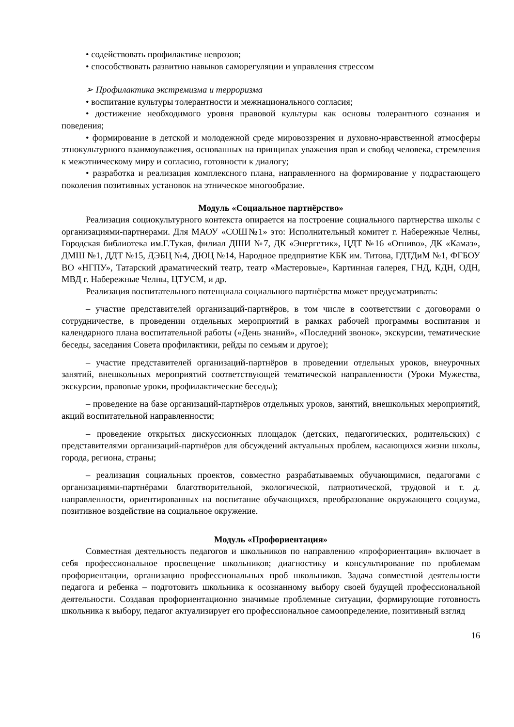• содействовать профилактике неврозов;
• способствовать развитию навыков саморегуляции и управления стрессом
➢ Профилактика экстремизма и терроризма
• воспитание культуры толерантности и межнационального согласия;
• достижение необходимого уровня правовой культуры как основы толерантного сознания и поведения;
• формирование в детской и молодежной среде мировоззрения и духовно-нравственной атмосферы этнокультурного взаимоуважения, основанных на принципах уважения прав и свобод человека, стремления к межэтническому миру и согласию, готовности к диалогу;
• разработка и реализация комплексного плана, направленного на формирование у подрастающего поколения позитивных установок на этническое многообразие.
Модуль «Социальное партнёрство»
Реализация социокультурного контекста опирается на построение социального партнерства школы с организациями-партнерами. Для МАОУ «СОШ№1» это: Исполнительный комитет г. Набережные Челны, Городская библиотека им.Г.Тукая, филиал ДШИ №7, ДК «Энергетик», ЦДТ №16 «Огниво», ДК «Камаз», ДМШ №1, ДДТ №15, ДЭБЦ №4, ДЮЦ №14, Народное предприятие КБК им. Титова, ГДТДиМ №1, ФГБОУ ВО «НГПУ», Татарский драматический театр, театр «Мастеровые», Картинная галерея, ГНД, КДН, ОДН, МВД г. Набережные Челны, ЦТУСМ, и др.
Реализация воспитательного потенциала социального партнёрства может предусматривать:
– участие представителей организаций-партнёров, в том числе в соответствии с договорами о сотрудничестве, в проведении отдельных мероприятий в рамках рабочей программы воспитания и календарного плана воспитательной работы («День знаний», «Последний звонок», экскурсии, тематические беседы, заседания Совета профилактики, рейды по семьям и другое);
– участие представителей организаций-партнёров в проведении отдельных уроков, внеурочных занятий, внешкольных мероприятий соответствующей тематической направленности (Уроки Мужества, экскурсии, правовые уроки, профилактические беседы);
– проведение на базе организаций-партнёров отдельных уроков, занятий, внешкольных мероприятий, акций воспитательной направленности;
– проведение открытых дискуссионных площадок (детских, педагогических, родительских) с представителями организаций-партнёров для обсуждений актуальных проблем, касающихся жизни школы, города, региона, страны;
– реализация социальных проектов, совместно разрабатываемых обучающимися, педагогами с организациями-партнёрами благотворительной, экологической, патриотической, трудовой и т. д. направленности, ориентированных на воспитание обучающихся, преобразование окружающего социума, позитивное воздействие на социальное окружение.
Модуль «Профориентация»
Совместная деятельность педагогов и школьников по направлению «профориентация» включает в себя профессиональное просвещение школьников; диагностику и консультирование по проблемам профориентации, организацию профессиональных проб школьников. Задача совместной деятельности педагога и ребенка – подготовить школьника к осознанному выбору своей будущей профессиональной деятельности. Создавая профориентационно значимые проблемные ситуации, формирующие готовность школьника к выбору, педагог актуализирует его профессиональное самоопределение, позитивный взгляд
16